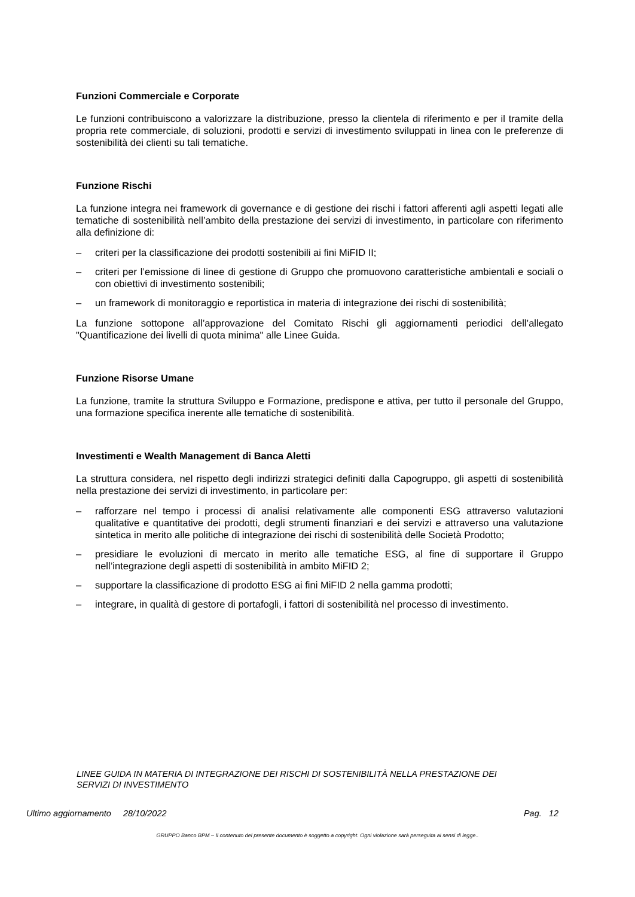Funzioni Commerciale e Corporate
Le funzioni contribuiscono a valorizzare la distribuzione, presso la clientela di riferimento e per il tramite della propria rete commerciale, di soluzioni, prodotti e servizi di investimento sviluppati in linea con le preferenze di sostenibilità dei clienti su tali tematiche.
Funzione Rischi
La funzione integra nei framework di governance e di gestione dei rischi i fattori afferenti agli aspetti legati alle tematiche di sostenibilità nell’ambito della prestazione dei servizi di investimento, in particolare con riferimento alla definizione di:
– criteri per la classificazione dei prodotti sostenibili ai fini MiFID II;
– criteri per l’emissione di linee di gestione di Gruppo che promuovono caratteristiche ambientali e sociali o con obiettivi di investimento sostenibili;
– un framework di monitoraggio e reportistica in materia di integrazione dei rischi di sostenibilità;
La funzione sottopone all’approvazione del Comitato Rischi gli aggiornamenti periodici dell’allegato "Quantificazione dei livelli di quota minima" alle Linee Guida.
Funzione Risorse Umane
La funzione, tramite la struttura Sviluppo e Formazione, predispone e attiva, per tutto il personale del Gruppo, una formazione specifica inerente alle tematiche di sostenibilità.
Investimenti e Wealth Management di Banca Aletti
La struttura considera, nel rispetto degli indirizzi strategici definiti dalla Capogruppo, gli aspetti di sostenibilità nella prestazione dei servizi di investimento, in particolare per:
– rafforzare nel tempo i processi di analisi relativamente alle componenti ESG attraverso valutazioni qualitative e quantitative dei prodotti, degli strumenti finanziari e dei servizi e attraverso una valutazione sintetica in merito alle politiche di integrazione dei rischi di sostenibilità delle Società Prodotto;
– presidiare le evoluzioni di mercato in merito alle tematiche ESG, al fine di supportare il Gruppo nell’integrazione degli aspetti di sostenibilità in ambito MiFID 2;
– supportare la classificazione di prodotto ESG ai fini MiFID 2 nella gamma prodotti;
– integrare, in qualità di gestore di portafogli, i fattori di sostenibilità nel processo di investimento.
LINEE GUIDA IN MATERIA DI INTEGRAZIONE DEI RISCHI DI SOSTENIBILITÀ NELLA PRESTAZIONE DEI SERVIZI DI INVESTIMENTO
Ultimo aggiornamento 28/10/2022 Pag. 12
GRUPPO Banco BPM – Il contenuto del presente documento è soggetto a copyright. Ogni violazione sarà perseguita ai sensi di legge..